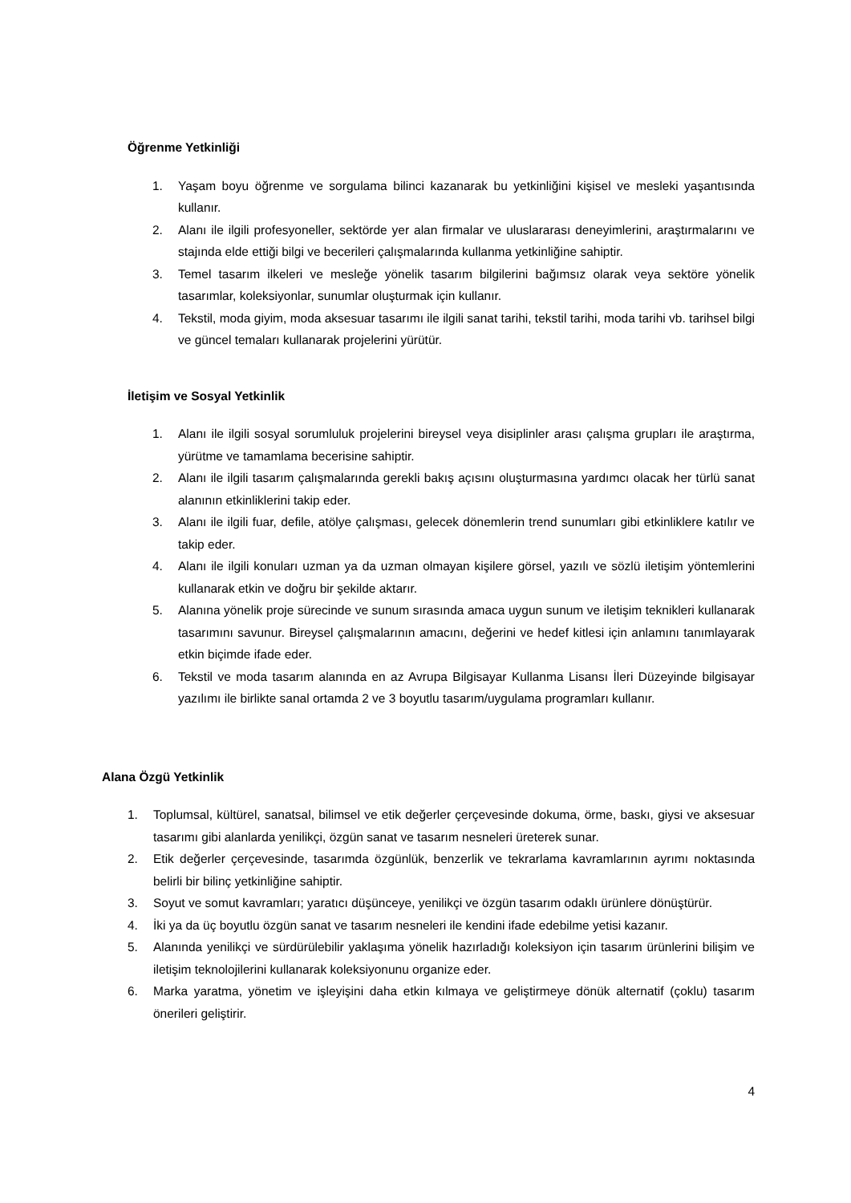Öğrenme Yetkinliği
1. Yaşam boyu öğrenme ve sorgulama bilinci kazanarak bu yetkinliğini kişisel ve mesleki yaşantısında kullanır.
2. Alanı ile ilgili profesyoneller, sektörde yer alan firmalar ve uluslararası deneyimlerini, araştırmalarını ve stajında elde ettiği bilgi ve becerileri çalışmalarında kullanma yetkinliğine sahiptir.
3. Temel tasarım ilkeleri ve mesleğe yönelik tasarım bilgilerini bağımsız olarak veya sektöre yönelik tasarımlar, koleksiyonlar, sunumlar oluşturmak için kullanır.
4. Tekstil, moda giyim, moda aksesuar tasarımı ile ilgili sanat tarihi, tekstil tarihi, moda tarihi vb. tarihsel bilgi ve güncel temaları kullanarak projelerini yürütür.
İletişim ve Sosyal Yetkinlik
1. Alanı ile ilgili sosyal sorumluluk projelerini bireysel veya disiplinler arası çalışma grupları ile araştırma, yürütme ve tamamlama becerisine sahiptir.
2. Alanı ile ilgili tasarım çalışmalarında gerekli bakış açısını oluşturmasına yardımcı olacak her türlü sanat alanının etkinliklerini takip eder.
3. Alanı ile ilgili fuar, defile, atölye çalışması, gelecek dönemlerin trend sunumları gibi etkinliklere katılır ve takip eder.
4. Alanı ile ilgili konuları uzman ya da uzman olmayan kişilere görsel, yazılı ve sözlü iletişim yöntemlerini kullanarak etkin ve doğru bir şekilde aktarır.
5. Alanına yönelik proje sürecinde ve sunum sırasında amaca uygun sunum ve iletişim teknikleri kullanarak tasarımını savunur. Bireysel çalışmalarının amacını, değerini ve hedef kitlesi için anlamını tanımlayarak etkin biçimde ifade eder.
6. Tekstil ve moda tasarım alanında en az Avrupa Bilgisayar Kullanma Lisansı İleri Düzeyinde bilgisayar yazılımı ile birlikte sanal ortamda 2 ve 3 boyutlu tasarım/uygulama programları kullanır.
Alana Özgü Yetkinlik
1. Toplumsal, kültürel, sanatsal, bilimsel ve etik değerler çerçevesinde dokuma, örme, baskı, giysi ve aksesuar tasarımı gibi alanlarda yenilikçi, özgün sanat ve tasarım nesneleri üreterek sunar.
2. Etik değerler çerçevesinde, tasarımda özgünlük, benzerlik ve tekrarlama kavramlarının ayrımı noktasında belirli bir bilinç yetkinliğine sahiptir.
3. Soyut ve somut kavramları; yaratıcı düşünceye, yenilikçi ve özgün tasarım odaklı ürünlere dönüştürür.
4. İki ya da üç boyutlu özgün sanat ve tasarım nesneleri ile kendini ifade edebilme yetisi kazanır.
5. Alanında yenilikçi ve sürdürülebilir yaklaşıma yönelik hazırladığı koleksiyon için tasarım ürünlerini bilişim ve iletişim teknolojilerini kullanarak koleksiyonunu organize eder.
6. Marka yaratma, yönetim ve işleyişini daha etkin kılmaya ve geliştirmeye dönük alternatif (çoklu) tasarım önerileri geliştirir.
4